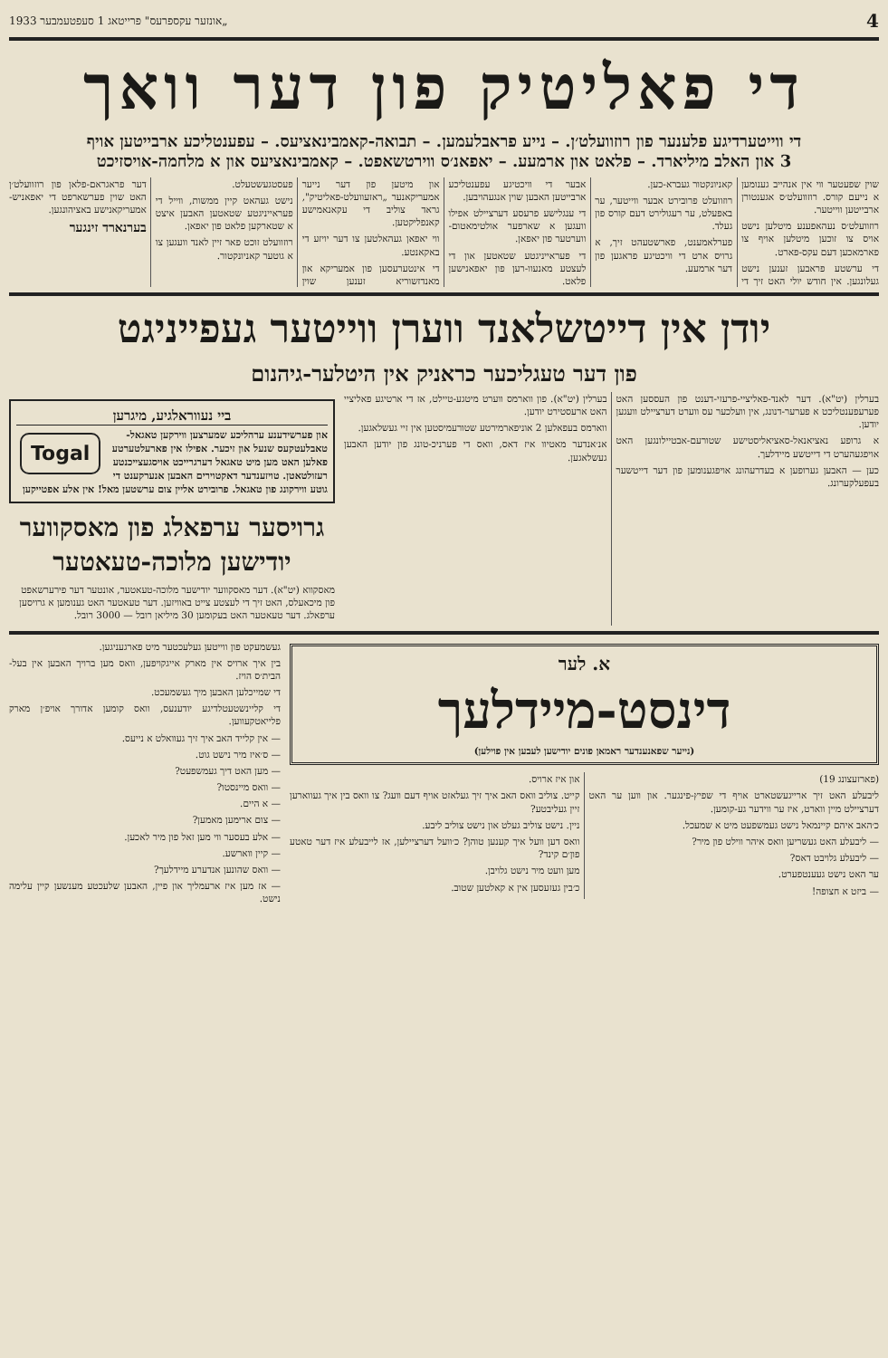4 „אונזער עקספרעס" פרייטאג 1 סעפטעמבער 1933
די פאליטיק פון דער וואך
די ווייטערדיגע פלענער פון רוזוועלט׳ן. – נייע פראבלעמען. – תבואה-קאמבינאציעס. – עפענטליכע ארבייטען אויף
3 און האלב מיליארד. – פלאט און ארמעע. – יאפאנ׳ס ווירטשאפט. – קאמבינאציעס און א מלחמה-אויסזיכט
שוין שפעטער ווי אין אנהייב גענומען א נייעם קורס. רוזוועלט׳ס אגענטורן ארבייטען ווייטער.
רוזוועלט׳ס נעהאפענע מיטלען נישט אויס צו זוכען מיטלען אויף צו פארמאכען דעם עקס-פארט.
די ערשטע פראבען זענען נישט געלונגען. אין חודש יולי האט זיך די קאניונקטור געברא-כען.
רוזוועלט פרובירט אבער ווייטער, ער באפעלט, ער רעגולירט דעם קורס פון געלד.
פערלאמענט, פארשטעהט זיך, א גרויס ארט די וויכטיגע פראגען פון דער ארמעע.
אבער די וויכטיגע עפענטליכע ארבייטען האבען שוין אנגעהויבען.
די ענגלישע פרעסע דערציילט אפילו וועגען א שארפער אולטימאטום-ווערטער פון יאפאן.
די פעראייניגטע שטאטען און די לעצטע מאנעוו-רען פון יאפאנישען פלאט.
און מיטען פון דער נייער אמעריקאנער „ראזעוועלט-פאליטיק", גראד צוליב די עקאנאמישע קאנפליקטען.
ווי יאפאן געהאלטען צו דער יויזע די באקאנטע.
די אינטערעסען פון אמעריקא און מאנדזשוריא זענען שוין פעסטגעשטעלט.
נישט געהאט קיין ממשות, ווייל די פעראייניגטע שטאטען האבען איצט א שטארקען פלאט פון יאפאן.
רוזוועלט זוכט פאר זיין לאנד וועגען צו א גוטער קאניונקטור.
דער פראגראם-פלאן פון רוזוועלט׳ן האט שוין פערשארפט די יאפאניש-אמעריקאנישע באציהונגען.
בערנארד זינגער
יודן אין דייטשלאנד ווערן ווייטער געפייניגט
פון דער טעגליכער כראניק אין היטלער-גיהנום
בערלין (יט"א). דער לאנד-פאליציי-פרעזי-דענט פון העססען האט פערעפענטליכט א פערער-דנונג, אין וועלכער עס ווערט דערציילט וועגען יודען.
א גרופע נאציאנאל-סאציאליסטישע שטורעם-אבטיילונגען האט אויפגעהערט די דייטשע מיידלעך.
כען — האבען גערופען א בעדרעהונג אויפגענומען פון דער דייטשער בעפעלקערונג.
בערלין (יט"א). פון ווארמס ווערט מיטגע-טיילט, אז די ארטיגע פאליציי האט ארעסטירט יודען.
ווארמס בעפאלען 2 אוניפארמירטע שטורעמיסטען אין זיי געשלאגען.
אנ׳אנדער מאטיוו איז דאס, וואס די פערניכ-טונג פון יודען האבען געשלאגען.
ביי נעווראלגיע, מיגרען
Togal און פערשידענע ערהליכע שמערצען ווירקען טאגאל-טאבלעטקעס שנעל און זיכער. אפילו אין פארעלטערטע פאלען האט מען מיט טאגאל דערגרייכט אויסגעצייכנטע רעזולטאטן. טויזענדער דאקטוירים האבען אנערקענט די גוטע ווירקונג פון טאגאל. פרובירט אליין צום ערשטען מאל! אין אלע אפטייקען
גרויסער ערפאלג פון מאסקווער יודישען מלוכה-טעאטער
מאסקווא (יט"א). דער מאסקווער יודישער מלוכה-טעאטער, אונטער דער פירערשאפט פון מיכאעלס, האט זיך די לעצטע צייט באוויזען. דער טעאטער האט גענומען א גרויסען ערפאלג. דער טעאטער האט בעקומען 30 מיליאן רובל — 3000 רובל.
א. לער
דינסט-מיידלעך
(נייער שפאנענדער ראמאן פונים יודישען לעבען אין פוילען)
(פארזעצונג 19)
ליבעלע האט זיך ארייגעשטארט אויף די שפיץ-פינגער. און ווען ער האט דערציילט מיין ווארט, איז ער ווידער גע-קומען.
כ׳האב איהם קיינמאל נישט געמשפעט מיט א שמעכל.
— ליבעלע האט געשריען וואס איהר ווילט פון מיר?
— ליבעלע גלויבט דאס?
ער האט נישט געענטפערט.
— ביזט א חצופה!
און איז ארויס.
קייט. צוליב וואס האב איך זיך געלאזט אויף דעם וועג? צו וואס בין איך געווארען זיין געליבטע?
ניין. נישט צוליב געלט און נישט צוליב ליבע.
וואס דען וועל איך קענען טוהן? כ׳וועל דערציילען, אז לייבעלע איז דער טאטע פון׳ם קינד?
מען וועט מיר נישט גלויבן.
כ׳בין געזעסען אין א קאלטען שטוב.
געשמעקט פון ווייטען געלעכטער מיט פארגעניגען.
בין איך ארויס אין מארק אייגקויפען, וואס מען ברויך האבען אין בעל-הבית׳ס הויז.
די שמייכלען האבען מיך געשמעכט.
די קליינשטעטלדיגע יודענעס, וואס קומען אדורך אויפ׳ן מארק פלייאטקעווען.
— אין קלייד האב איך זיך געוואלט א נייעס.
— ס׳איז מיר נישט גוט.
— מען האט דיך געמשפעט?
— וואס מיינסטו?
— א היים.
— צום ארימען מאמען?
— אלע בעסער ווי מען זאל פון מיר לאכען.
— קיין ווארשע.
— וואס שהונען אנדערע מיידלעך?
— אז מען איז ארעמליך און פיין, האבען שלעכטע מענשען קיין עלימה נישט.